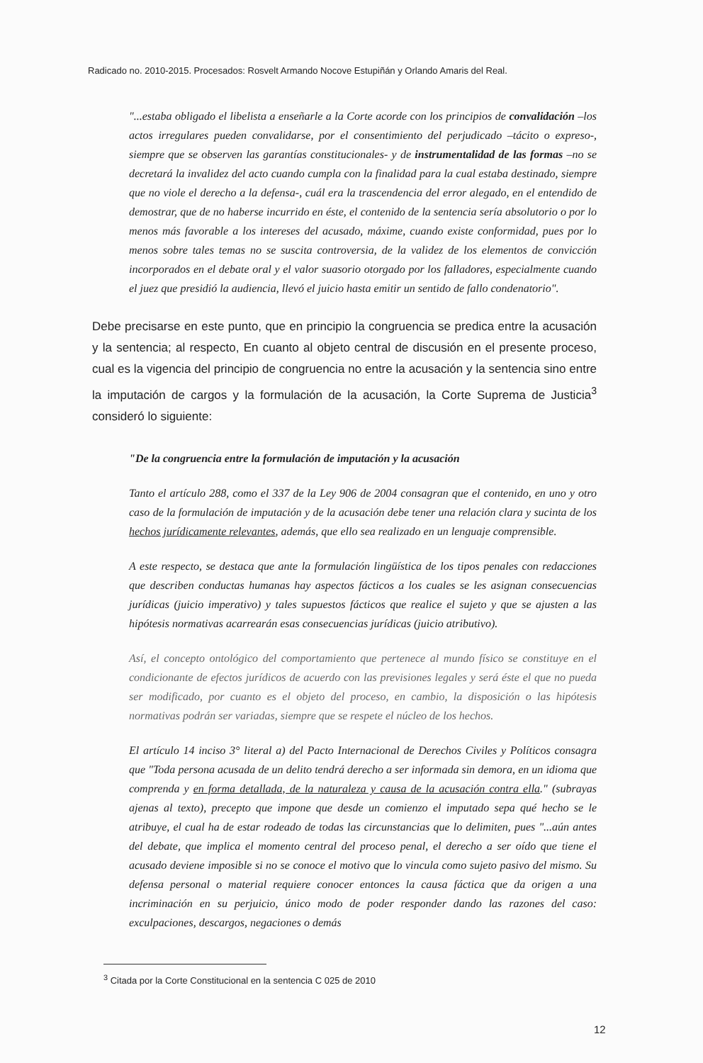Radicado no. 2010-2015. Procesados: Rosvelt Armando Nocove Estupiñán y Orlando Amaris del Real.
"...estaba obligado el libelista a enseñarle a la Corte acorde con los principios de convalidación –los actos irregulares pueden convalidarse, por el consentimiento del perjudicado –tácito o expreso-, siempre que se observen las garantías constitucionales- y de instrumentalidad de las formas –no se decretará la invalidez del acto cuando cumpla con la finalidad para la cual estaba destinado, siempre que no viole el derecho a la defensa-, cuál era la trascendencia del error alegado, en el entendido de demostrar, que de no haberse incurrido en éste, el contenido de la sentencia sería absolutorio o por lo menos más favorable a los intereses del acusado, máxime, cuando existe conformidad, pues por lo menos sobre tales temas no se suscita controversia, de la validez de los elementos de convicción incorporados en el debate oral y el valor suasorio otorgado por los falladores, especialmente cuando el juez que presidió la audiencia, llevó el juicio hasta emitir un sentido de fallo condenatorio".
Debe precisarse en este punto, que en principio la congruencia se predica entre la acusación y la sentencia; al respecto, En cuanto al objeto central de discusión en el presente proceso, cual es la vigencia del principio de congruencia no entre la acusación y la sentencia sino entre la imputación de cargos y la formulación de la acusación, la Corte Suprema de Justicia<sup>3</sup> consideró lo siguiente:
"De la congruencia entre la formulación de imputación y la acusación
Tanto el artículo 288, como el 337 de la Ley 906 de 2004 consagran que el contenido, en uno y otro caso de la formulación de imputación y de la acusación debe tener una relación clara y sucinta de los hechos jurídicamente relevantes, además, que ello sea realizado en un lenguaje comprensible.
A este respecto, se destaca que ante la formulación lingüística de los tipos penales con redacciones que describen conductas humanas hay aspectos fácticos a los cuales se les asignan consecuencias jurídicas (juicio imperativo) y tales supuestos fácticos que realice el sujeto y que se ajusten a las hipótesis normativas acarrearán esas consecuencias jurídicas (juicio atributivo).
Así, el concepto ontológico del comportamiento que pertenece al mundo físico se constituye en el condicionante de efectos jurídicos de acuerdo con las previsiones legales y será éste el que no pueda ser modificado, por cuanto es el objeto del proceso, en cambio, la disposición o las hipótesis normativas podrán ser variadas, siempre que se respete el núcleo de los hechos.
El artículo 14 inciso 3° literal a) del Pacto Internacional de Derechos Civiles y Políticos consagra que "Toda persona acusada de un delito tendrá derecho a ser informada sin demora, en un idioma que comprenda y en forma detallada, de la naturaleza y causa de la acusación contra ella." (subrayas ajenas al texto), precepto que impone que desde un comienzo el imputado sepa qué hecho se le atribuye, el cual ha de estar rodeado de todas las circunstancias que lo delimiten, pues "...aún antes del debate, que implica el momento central del proceso penal, el derecho a ser oído que tiene el acusado deviene imposible si no se conoce el motivo que lo vincula como sujeto pasivo del mismo. Su defensa personal o material requiere conocer entonces la causa fáctica que da origen a una incriminación en su perjuicio, único modo de poder responder dando las razones del caso: exculpaciones, descargos, negaciones o demás
<sup>3</sup> Citada por la Corte Constitucional en la sentencia C 025 de 2010
12